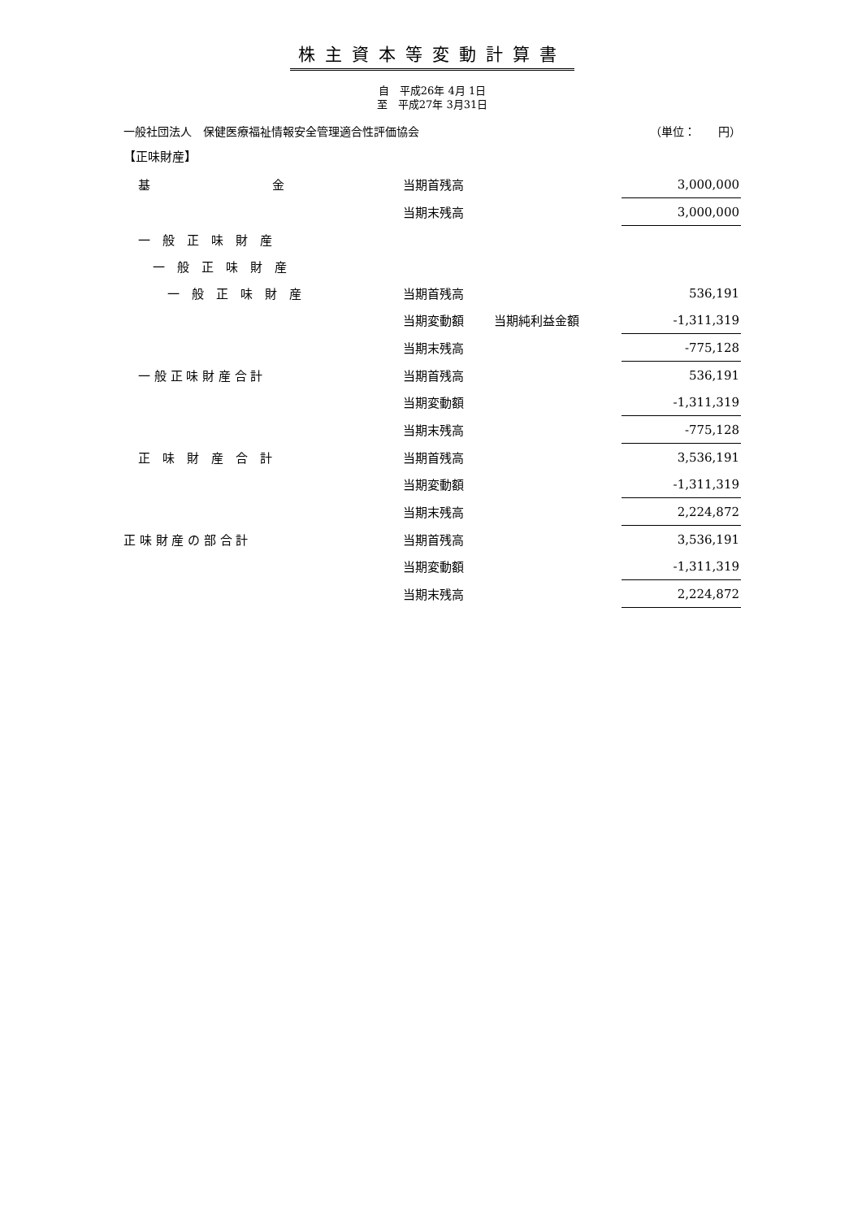株主資本等変動計算書
自　平成26年 4月 1日
至　平成27年 3月31日
一般社団法人　保健医療福祉情報安全管理適合性評価協会 （単位：　　円）
【正味財産】
| 基 金 | 当期首残高 | | 3,000,000 |
| | 当期末残高 | | 3,000,000 |
| 一 般 正 味 財 産 | | | |
| 一 般 正 味 財 産 | | | |
| 一 般 正 味 財 産 | 当期首残高 | | 536,191 |
| | 当期変動額 | 当期純利益金額 | -1,311,319 |
| | 当期末残高 | | -775,128 |
| 一 般 正 味 財 産 合 計 | 当期首残高 | | 536,191 |
| | 当期変動額 | | -1,311,319 |
| | 当期末残高 | | -775,128 |
| 正 味 財 産 合 計 | 当期首残高 | | 3,536,191 |
| | 当期変動額 | | -1,311,319 |
| | 当期末残高 | | 2,224,872 |
| 正 味 財 産 の 部 合 計 | 当期首残高 | | 3,536,191 |
| | 当期変動額 | | -1,311,319 |
| | 当期末残高 | | 2,224,872 |